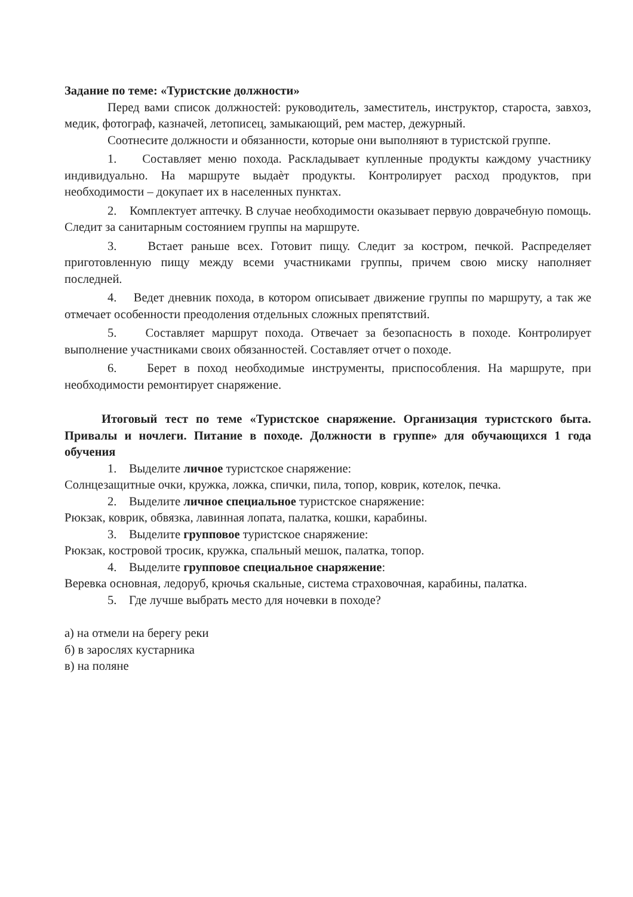Задание по теме: «Туристские должности»
Перед вами список должностей: руководитель, заместитель, инструктор, староста, завхоз, медик, фотограф, казначей, летописец, замыкающий, рем мастер, дежурный.
Соотнесите должности и обязанности, которые они выполняют в туристской группе.
1. Составляет меню похода. Раскладывает купленные продукты каждому участнику индивидуально. На маршруте выдаѐт продукты. Контролирует расход продуктов, при необходимости – докупает их в населенных пунктах.
2. Комплектует аптечку. В случае необходимости оказывает первую доврачебную помощь. Следит за санитарным состоянием группы на маршруте.
3. Встает раньше всех. Готовит пищу. Следит за костром, печкой. Распределяет приготовленную пищу между всеми участниками группы, причем свою миску наполняет последней.
4. Ведет дневник похода, в котором описывает движение группы по маршруту, а так же отмечает особенности преодоления отдельных сложных препятствий.
5. Составляет маршрут похода. Отвечает за безопасность в походе. Контролирует выполнение участниками своих обязанностей. Составляет отчет о походе.
6. Берет в поход необходимые инструменты, приспособления. На маршруте, при необходимости ремонтирует снаряжение.
Итоговый тест по теме «Туристское снаряжение. Организация туристского быта. Привалы и ночлеги. Питание в походе. Должности в группе» для обучающихся 1 года обучения
1. Выделите личное туристское снаряжение:
Солнцезащитные очки, кружка, ложка, спички, пила, топор, коврик, котелок, печка.
2. Выделите личное специальное туристское снаряжение:
Рюкзак, коврик, обвязка, лавинная лопата, палатка, кошки, карабины.
3. Выделите групповое туристское снаряжение:
Рюкзак, костровой тросик, кружка, спальный мешок, палатка, топор.
4. Выделите групповое специальное снаряжение:
Веревка основная, ледоруб, крючья скальные, система страховочная, карабины, палатка.
5. Где лучше выбрать место для ночевки в походе?
а) на отмели на берегу реки
б) в зарослях кустарника
в) на поляне